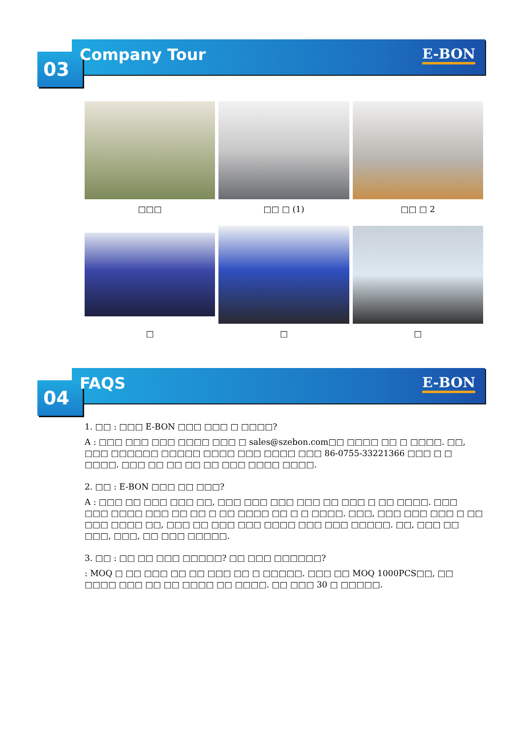03 Company Tour E-BON
□□□
□□ □ (1)
□□ □ 2
□
□
□
04 FAQS E-BON
1. □□ : □□□ E-BON □□□ □□□ □ □□□□?
A : □□□ □□□ □□□ □□□□ □□□ □ sales@szebon.com□□ □□□□ □□ □ □□□□. □□, □□□ □□□□□□ □□□□□ □□□□ □□□ □□□□ □□□ 86-0755-33221366 □□□ □ □ □□□□. □□□ □□ □□ □□ □□ □□□ □□□□ □□□□.
2. □□ : E-BON □□□ □□ □□□?
A : □□□ □□ □□□ □□□ □□, □□□ □□□ □□□ □□□ □□ □□□ □ □□ □□□□. □□□ □□□ □□□□ □□□ □□ □□ □ □□ □□□□ □□ □ □ □□□□. □□□, □□□ □□□ □□□ □ □□ □□□ □□□□ □□, □□□ □□ □□□ □□□ □□□□ □□□ □□□ □□□□□. □□, □□□ □□ □□□, □□□, □□ □□□ □□□□□.
3. □□ : □□ □□ □□□ □□□□□? □□ □□□ □□□□□□?
: MOQ □ □□ □□□ □□ □□ □□□ □□ □ □□□□□. □□□ □□ MOQ 1000PCS□□, □□ □□□□ □□□ □□ □□ □□□□ □□ □□□□. □□ □□□ 30 □ □□□□□.